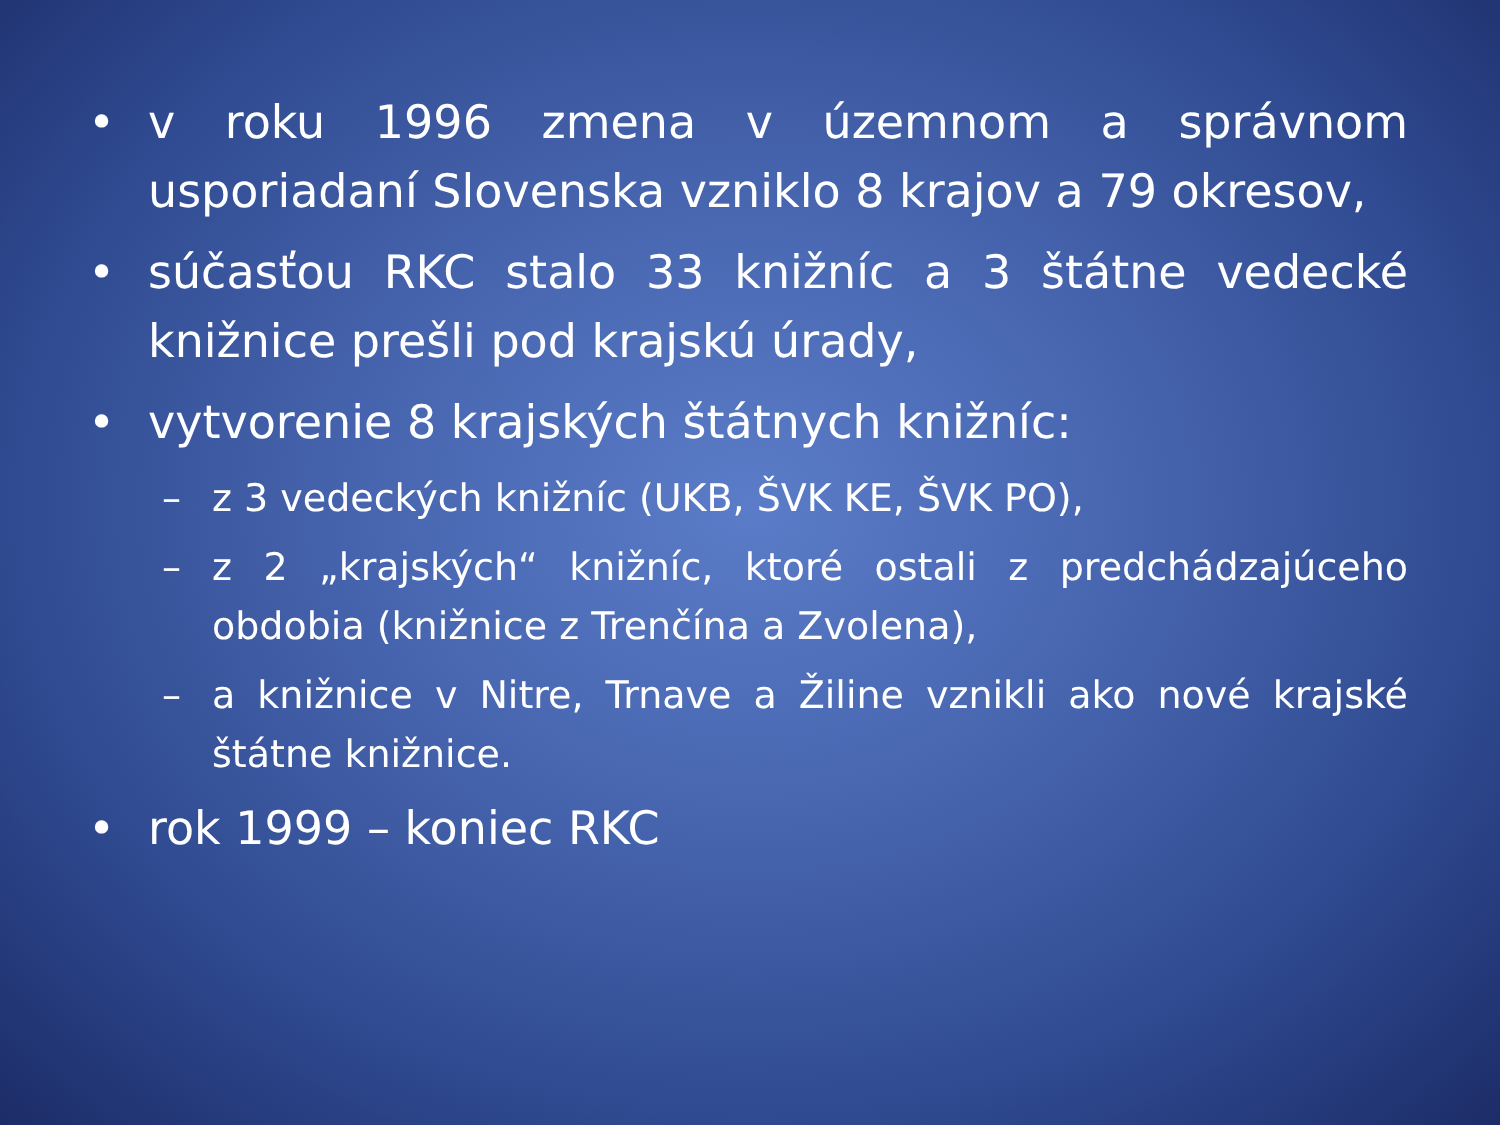• v roku 1996 zmena v územnom a správnom usporiadaní Slovenska vzniklo 8 krajov a 79 okresov,
• súčasťou RKC stalo 33 knižníc a 3 štátne vedecké knižnice prešli pod krajskú úrady,
• vytvorenie 8 krajských štátnych knižníc:
– z 3 vedeckých knižníc (UKB, ŠVK KE, ŠVK PO),
– z 2 „krajských“ knižníc, ktoré ostali z predchádzajúceho obdobia (knižnice z Trenčína a Zvolena),
– a knižnice v Nitre, Trnave a Žiline vznikli ako nové krajské štátne knižnice.
• rok 1999 – koniec RKC